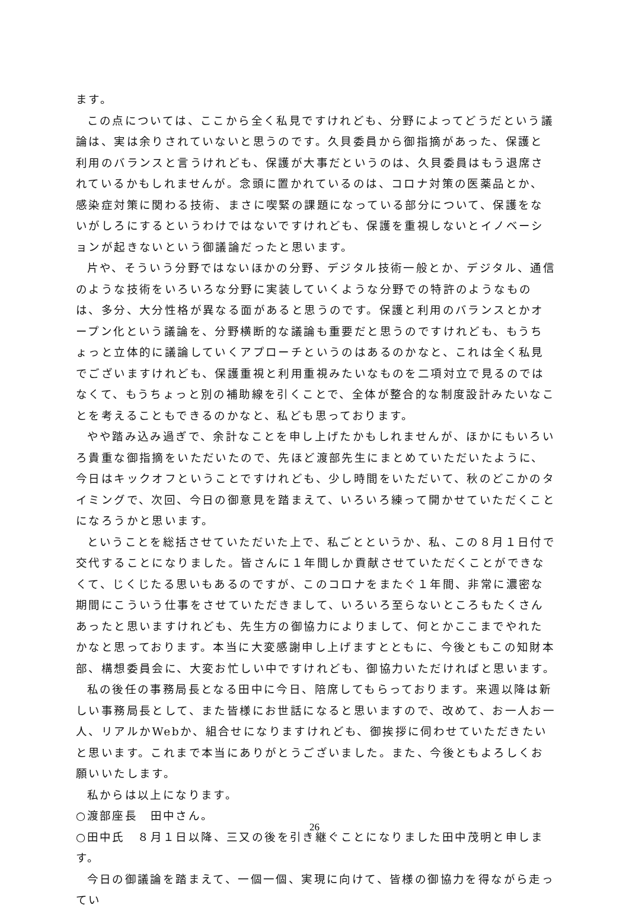ます。
この点については、ここから全く私見ですけれども、分野によってどうだという議論は、実は余りされていないと思うのです。久貝委員から御指摘があった、保護と利用のバランスと言うけれども、保護が大事だというのは、久貝委員はもう退席されているかもしれませんが。念頭に置かれているのは、コロナ対策の医薬品とか、感染症対策に関わる技術、まさに喫緊の課題になっている部分について、保護をないがしろにするというわけではないですけれども、保護を重視しないとイノベーションが起きないという御議論だったと思います。
片や、そういう分野ではないほかの分野、デジタル技術一般とか、デジタル、通信のような技術をいろいろな分野に実装していくような分野での特許のようなものは、多分、大分性格が異なる面があると思うのです。保護と利用のバランスとかオープン化という議論を、分野横断的な議論も重要だと思うのですけれども、もうちょっと立体的に議論していくアプローチというのはあるのかなと、これは全く私見でございますけれども、保護重視と利用重視みたいなものを二項対立で見るのではなくて、もうちょっと別の補助線を引くことで、全体が整合的な制度設計みたいなことを考えることもできるのかなと、私ども思っております。
やや踏み込み過ぎで、余計なことを申し上げたかもしれませんが、ほかにもいろいろ貴重な御指摘をいただいたので、先ほど渡部先生にまとめていただいたように、今日はキックオフということですけれども、少し時間をいただいて、秋のどこかのタイミングで、次回、今日の御意見を踏まえて、いろいろ練って開かせていただくことになろうかと思います。
ということを総括させていただいた上で、私ごとというか、私、この８月１日付で交代することになりました。皆さんに１年間しか貢献させていただくことができなくて、じくじたる思いもあるのですが、このコロナをまたぐ１年間、非常に濃密な期間にこういう仕事をさせていただきまして、いろいろ至らないところもたくさんあったと思いますけれども、先生方の御協力によりまして、何とかここまでやれたかなと思っております。本当に大変感謝申し上げますとともに、今後ともこの知財本部、構想委員会に、大変お忙しい中ですけれども、御協力いただければと思います。
私の後任の事務局長となる田中に今日、陪席してもらっております。来週以降は新しい事務局長として、また皆様にお世話になると思いますので、改めて、お一人お一人、リアルかWebか、組合せになりますけれども、御挨拶に伺わせていただきたいと思います。これまで本当にありがとうございました。また、今後ともよろしくお願いいたします。
私からは以上になります。
○渡部座長　田中さん。
○田中氏　８月１日以降、三又の後を引き継ぐことになりました田中茂明と申します。
今日の御議論を踏まえて、一個一個、実現に向けて、皆様の御協力を得ながら走ってい
26